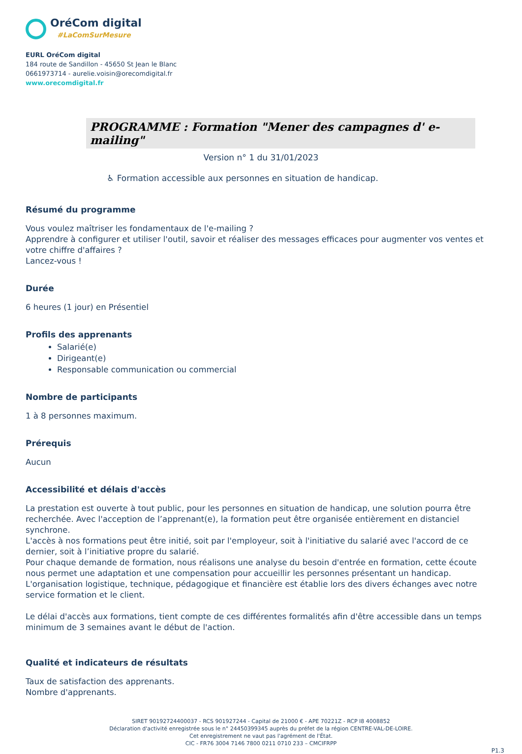OréCom digital
#LaComSurMesure
EURL OréCom digital
184 route de Sandillon - 45650 St Jean le Blanc
0661973714 - aurelie.voisin@orecomdigital.fr
www.orecomdigital.fr
PROGRAMME : Formation "Mener des campagnes d' e-mailing"
Version n° 1 du 31/01/2023
♿ Formation accessible aux personnes en situation de handicap.
Résumé du programme
Vous voulez maîtriser les fondamentaux de l'e-mailing ?
Apprendre à configurer et utiliser l'outil, savoir et réaliser des messages efficaces pour augmenter vos ventes et votre chiffre d'affaires ?
Lancez-vous !
Durée
6 heures (1 jour) en Présentiel
Profils des apprenants
Salarié(e)
Dirigeant(e)
Responsable communication ou commercial
Nombre de participants
1 à 8 personnes maximum.
Prérequis
Aucun
Accessibilité et délais d'accès
La prestation est ouverte à tout public, pour les personnes en situation de handicap, une solution pourra être recherchée. Avec l'acception de l’apprenant(e), la formation peut être organisée entièrement en distanciel synchrone.
L'accès à nos formations peut être initié, soit par l'employeur, soit à l'initiative du salarié avec l'accord de ce dernier, soit à l’initiative propre du salarié.
Pour chaque demande de formation, nous réalisons une analyse du besoin d'entrée en formation, cette écoute nous permet une adaptation et une compensation pour accueillir les personnes présentant un handicap.
L'organisation logistique, technique, pédagogique et financière est établie lors des divers échanges avec notre service formation et le client.
Le délai d'accès aux formations, tient compte de ces différentes formalités afin d'être accessible dans un temps minimum de 3 semaines avant le début de l'action.
Qualité et indicateurs de résultats
Taux de satisfaction des apprenants.
Nombre d'apprenants.
SIRET 90192724400037 - RCS 901927244 - Capital de 21000 € - APE 70221Z - RCP I8 4008852
Déclaration d'activité enregistrée sous le n° 24450399345 auprès du préfet de la région CENTRE-VAL-DE-LOIRE.
Cet enregistrement ne vaut pas l'agrément de l'État.
CIC - FR76 3004 7146 7800 0211 0710 233 – CMCIFRPP
P1.3